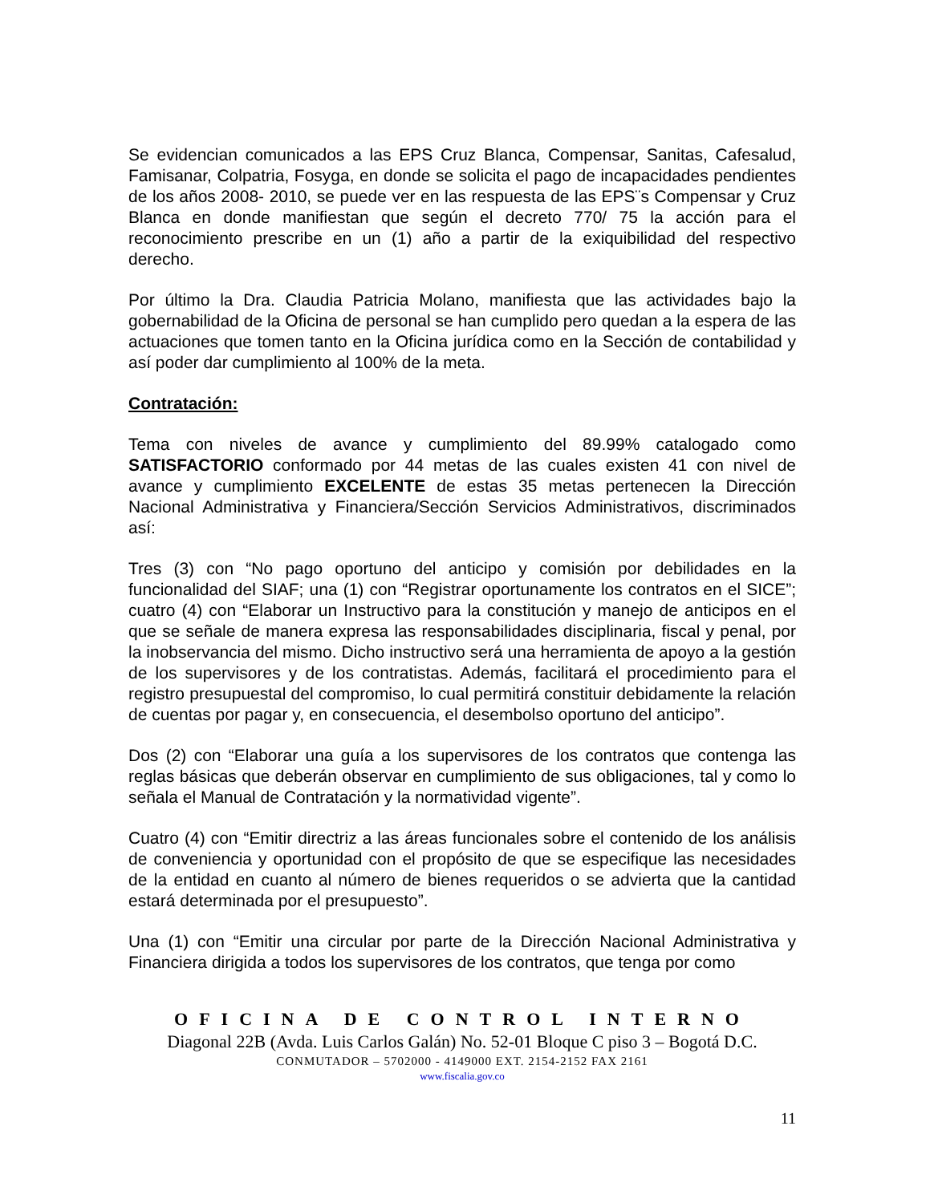Se evidencian comunicados a las EPS Cruz Blanca, Compensar, Sanitas, Cafesalud, Famisanar, Colpatria, Fosyga, en donde se solicita el pago de incapacidades pendientes de los años 2008- 2010, se puede ver en las respuesta de las EPS¨s Compensar y Cruz Blanca en donde manifiestan que según el decreto 770/ 75 la acción para el reconocimiento prescribe en un (1) año a partir de la exiquibilidad del respectivo derecho.
Por último la Dra. Claudia Patricia Molano, manifiesta que las actividades bajo la gobernabilidad de la Oficina de personal se han cumplido pero quedan a la espera de las actuaciones que tomen tanto en la Oficina jurídica como en la Sección de contabilidad y así poder dar cumplimiento al 100% de la meta.
Contratación:
Tema con niveles de avance y cumplimiento del 89.99% catalogado como SATISFACTORIO conformado por 44 metas de las cuales existen 41 con nivel de avance y cumplimiento EXCELENTE de estas 35 metas pertenecen la Dirección Nacional Administrativa y Financiera/Sección Servicios Administrativos, discriminados así:
Tres (3) con “No pago oportuno del anticipo y comisión por debilidades en la funcionalidad del SIAF; una (1) con “Registrar oportunamente los contratos en el SICE”; cuatro (4) con “Elaborar un Instructivo para la constitución y manejo de anticipos en el que se señale de manera expresa las responsabilidades disciplinaria, fiscal y penal, por la inobservancia del mismo. Dicho instructivo será una herramienta de apoyo a la gestión de los supervisores y de los contratistas. Además, facilitará el procedimiento para el registro presupuestal del compromiso, lo cual permitirá constituir debidamente la relación de cuentas por pagar y, en consecuencia, el desembolso oportuno del anticipo”.
Dos (2) con “Elaborar una guía a los supervisores de los contratos que contenga las reglas básicas que deberán observar en cumplimiento de sus obligaciones, tal y como lo señala el Manual de Contratación y la normatividad vigente”.
Cuatro (4) con “Emitir directriz a las áreas funcionales sobre el contenido de los análisis de conveniencia y oportunidad con el propósito de que se especifique las necesidades de la entidad en cuanto al número de bienes requeridos o se advierta que la cantidad estará determinada por el presupuesto”.
Una (1) con “Emitir una circular por parte de la Dirección Nacional Administrativa y Financiera dirigida a todos los supervisores de los contratos, que tenga por como
OFICINA DE CONTROL INTERNO
Diagonal 22B (Avda. Luis Carlos Galán) No. 52-01 Bloque C piso 3 – Bogotá D.C.
CONMUTADOR – 5702000 - 4149000 EXT. 2154-2152 FAX 2161
www.fiscalia.gov.co
11